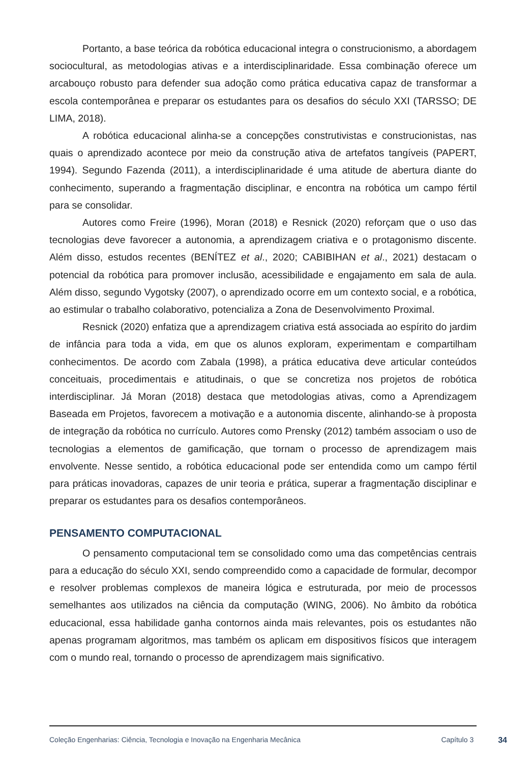Portanto, a base teórica da robótica educacional integra o construcionismo, a abordagem sociocultural, as metodologias ativas e a interdisciplinaridade. Essa combinação oferece um arcabouço robusto para defender sua adoção como prática educativa capaz de transformar a escola contemporânea e preparar os estudantes para os desafios do século XXI (TARSSO; DE LIMA, 2018).
A robótica educacional alinha-se a concepções construtivistas e construcionistas, nas quais o aprendizado acontece por meio da construção ativa de artefatos tangíveis (PAPERT, 1994). Segundo Fazenda (2011), a interdisciplinaridade é uma atitude de abertura diante do conhecimento, superando a fragmentação disciplinar, e encontra na robótica um campo fértil para se consolidar.
Autores como Freire (1996), Moran (2018) e Resnick (2020) reforçam que o uso das tecnologias deve favorecer a autonomia, a aprendizagem criativa e o protagonismo discente. Além disso, estudos recentes (BENÍTEZ et al., 2020; CABIBIHAN et al., 2021) destacam o potencial da robótica para promover inclusão, acessibilidade e engajamento em sala de aula. Além disso, segundo Vygotsky (2007), o aprendizado ocorre em um contexto social, e a robótica, ao estimular o trabalho colaborativo, potencializa a Zona de Desenvolvimento Proximal.
Resnick (2020) enfatiza que a aprendizagem criativa está associada ao espírito do jardim de infância para toda a vida, em que os alunos exploram, experimentam e compartilham conhecimentos. De acordo com Zabala (1998), a prática educativa deve articular conteúdos conceituais, procedimentais e atitudinais, o que se concretiza nos projetos de robótica interdisciplinar. Já Moran (2018) destaca que metodologias ativas, como a Aprendizagem Baseada em Projetos, favorecem a motivação e a autonomia discente, alinhando-se à proposta de integração da robótica no currículo. Autores como Prensky (2012) também associam o uso de tecnologias a elementos de gamificação, que tornam o processo de aprendizagem mais envolvente. Nesse sentido, a robótica educacional pode ser entendida como um campo fértil para práticas inovadoras, capazes de unir teoria e prática, superar a fragmentação disciplinar e preparar os estudantes para os desafios contemporâneos.
PENSAMENTO COMPUTACIONAL
O pensamento computacional tem se consolidado como uma das competências centrais para a educação do século XXI, sendo compreendido como a capacidade de formular, decompor e resolver problemas complexos de maneira lógica e estruturada, por meio de processos semelhantes aos utilizados na ciência da computação (WING, 2006). No âmbito da robótica educacional, essa habilidade ganha contornos ainda mais relevantes, pois os estudantes não apenas programam algoritmos, mas também os aplicam em dispositivos físicos que interagem com o mundo real, tornando o processo de aprendizagem mais significativo.
Coleção Engenharias: Ciência, Tecnologia e Inovação na Engenharia Mecânica Capítulo 3 34